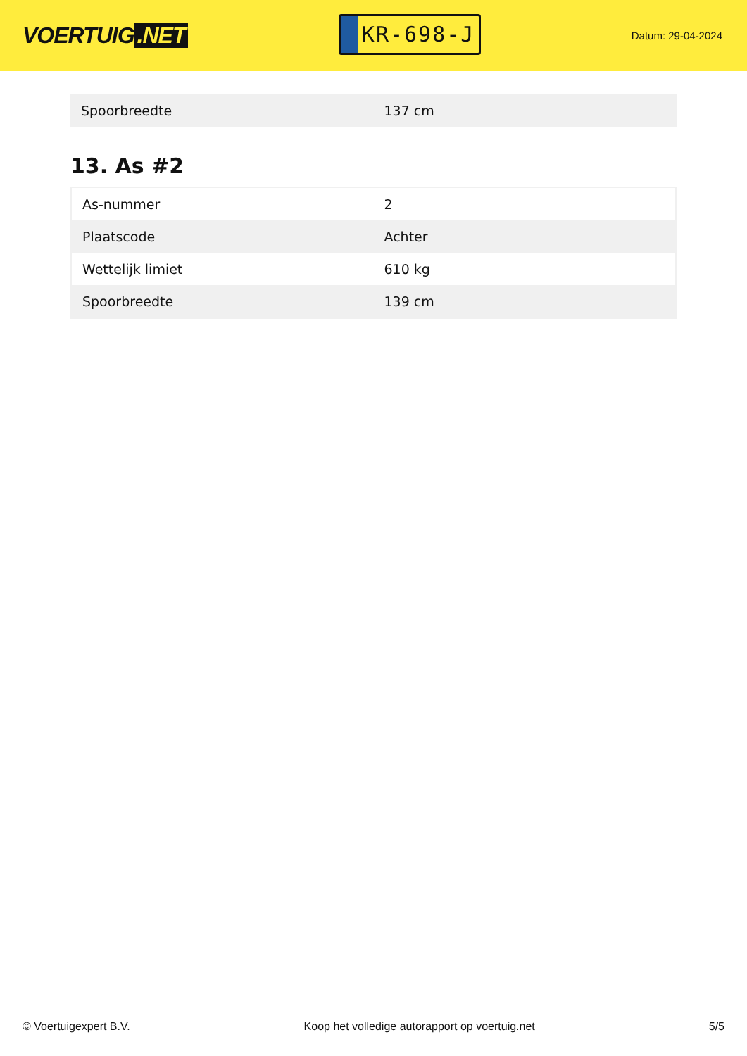VOERTUIG.NET
KR-698-J
Datum: 29-04-2024
| Spoorbreedte | 137 cm |
13. As #2
| As-nummer | 2 |
| Plaatscode | Achter |
| Wettelijk limiet | 610 kg |
| Spoorbreedte | 139 cm |
© Voertuigexpert B.V. Koop het volledige autorapport op voertuig.net 5/5